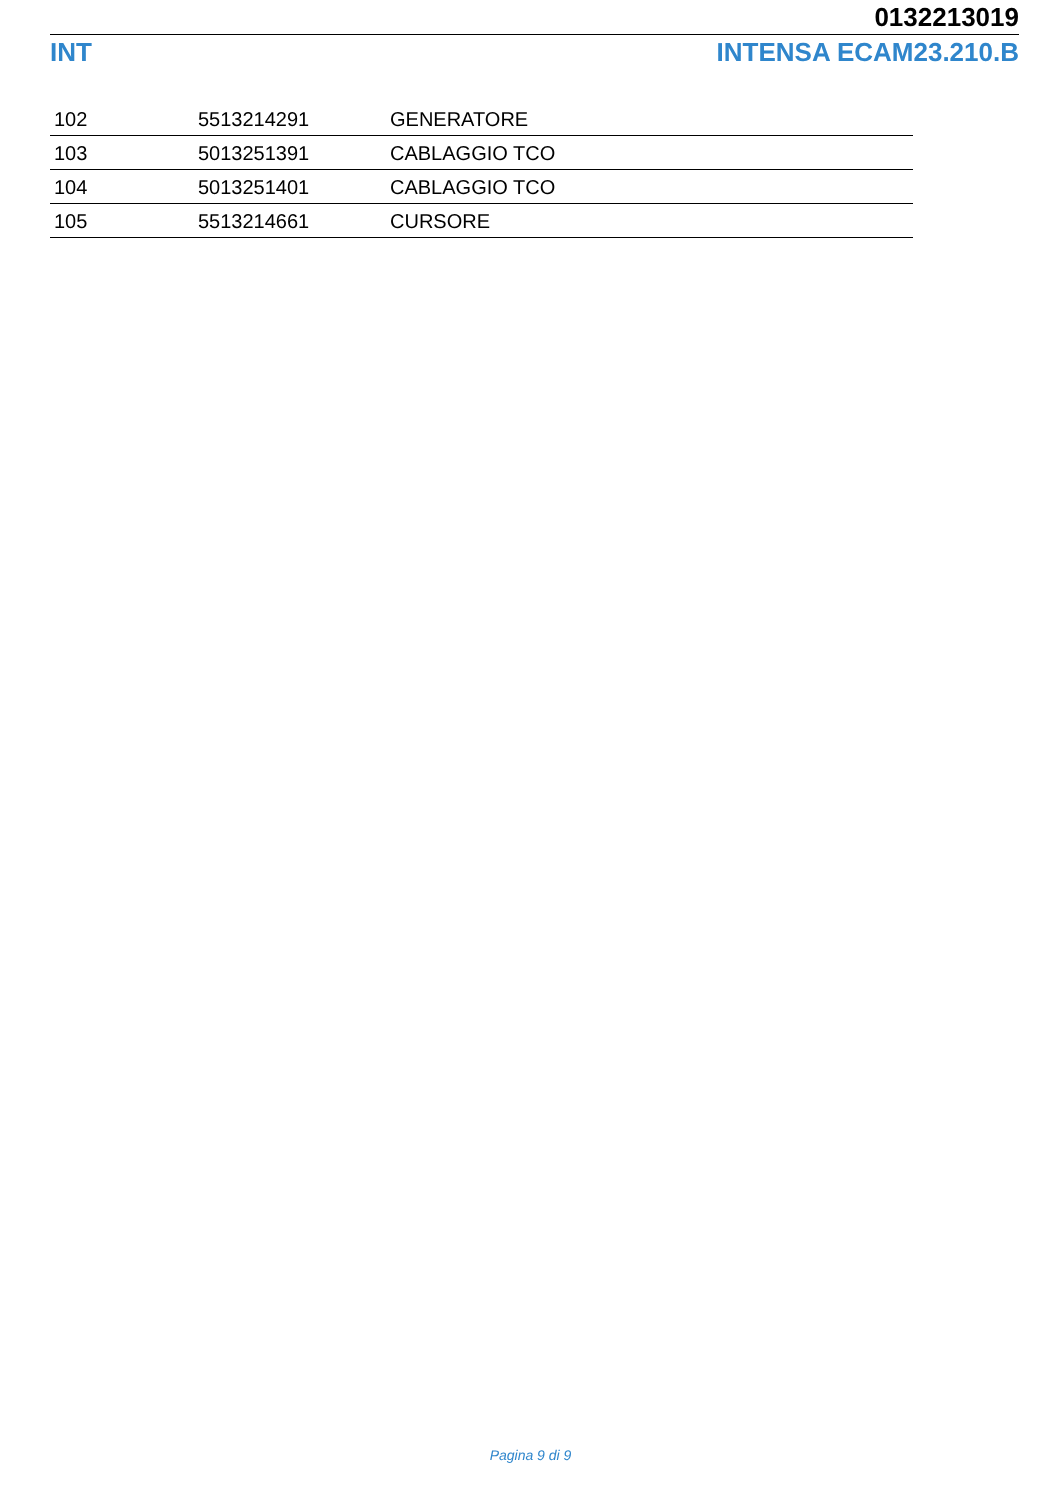0132213019
INT INTENSA ECAM23.210.B
| 102 | 5513214291 | GENERATORE |
| 103 | 5013251391 | CABLAGGIO TCO |
| 104 | 5013251401 | CABLAGGIO TCO |
| 105 | 5513214661 | CURSORE |
Pagina 9 di 9